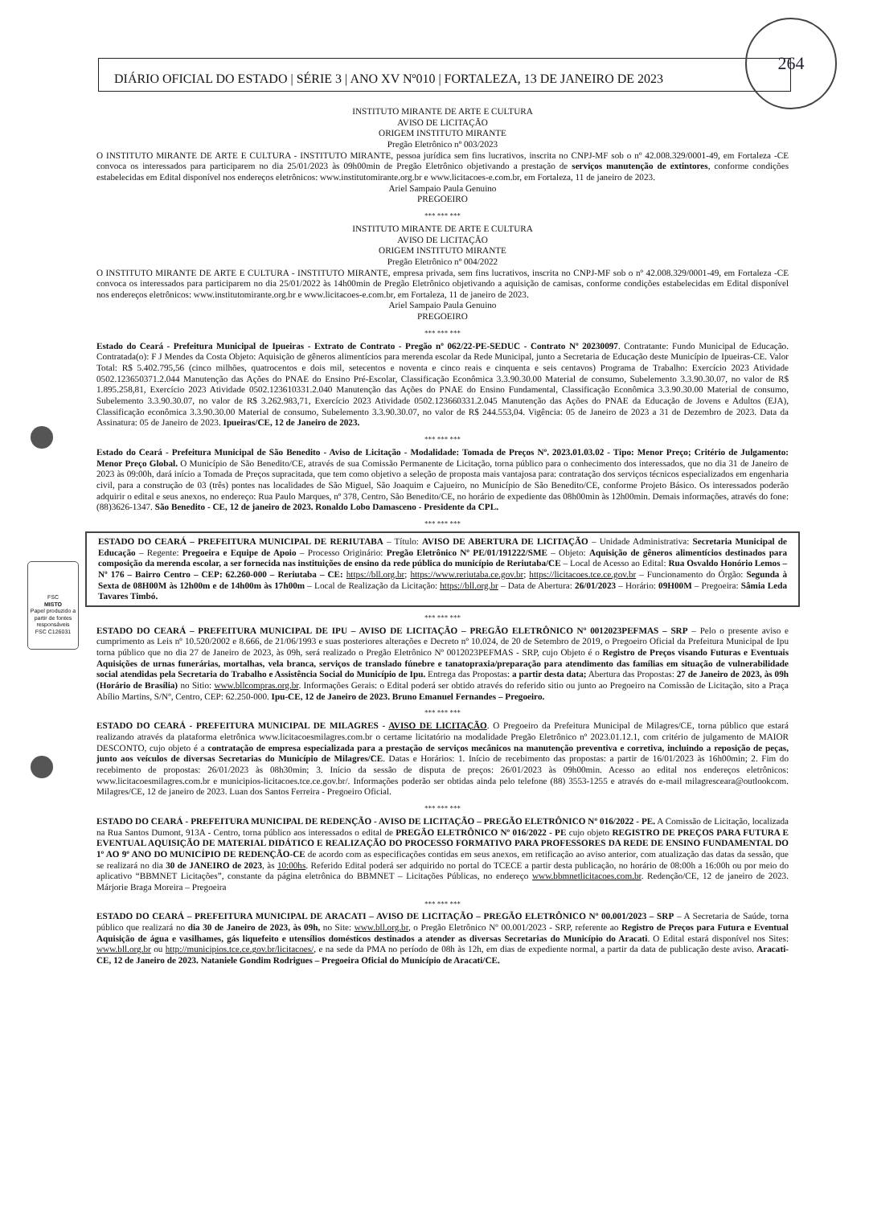264
FSC
MISTO
Papel produzido a partir de fontes responsáveis
FSC C126031
DIÁRIO OFICIAL DO ESTADO | SÉRIE 3 | ANO XV Nº010 | FORTALEZA, 13 DE JANEIRO DE 2023
INSTITUTO MIRANTE DE ARTE E CULTURA
AVISO DE LICITAÇÃO
ORIGEM INSTITUTO MIRANTE
Pregão Eletrônico nº 003/2023
O INSTITUTO MIRANTE DE ARTE E CULTURA - INSTITUTO MIRANTE, pessoa jurídica sem fins lucrativos, inscrita no CNPJ-MF sob o nº 42.008.329/0001-49, em Fortaleza -CE convoca os interessados para participarem no dia 25/01/2023 às 09h00min de Pregão Eletrônico objetivando a prestação de serviços manutenção de extintores, conforme condições estabelecidas em Edital disponível nos endereços eletrônicos: www.institutomirante.org.br e www.licitacoes-e.com.br, em Fortaleza, 11 de janeiro de 2023.
Ariel Sampaio Paula Genuino
PREGOEIRO
*** *** ***
INSTITUTO MIRANTE DE ARTE E CULTURA
AVISO DE LICITAÇÃO
ORIGEM INSTITUTO MIRANTE
Pregão Eletrônico nº 004/2022
O INSTITUTO MIRANTE DE ARTE E CULTURA - INSTITUTO MIRANTE, empresa privada, sem fins lucrativos, inscrita no CNPJ-MF sob o nº 42.008.329/0001-49, em Fortaleza -CE convoca os interessados para participarem no dia 25/01/2022 às 14h00min de Pregão Eletrônico objetivando a aquisição de camisas, conforme condições estabelecidas em Edital disponível nos endereços eletrônicos: www.institutomirante.org.br e www.licitacoes-e.com.br, em Fortaleza, 11 de janeiro de 2023.
Ariel Sampaio Paula Genuino
PREGOEIRO
*** *** ***
Estado do Ceará - Prefeitura Municipal de Ipueiras - Extrato de Contrato - Pregão nº 062/22-PE-SEDUC - Contrato Nº 20230097. Contratante: Fundo Municipal de Educação. Contratada(o): F J Mendes da Costa Objeto: Aquisição de gêneros alimentícios para merenda escolar da Rede Municipal, junto a Secretaria de Educação deste Município de Ipueiras-CE. Valor Total: R$ 5.402.795,56 (cinco milhões, quatrocentos e dois mil, setecentos e noventa e cinco reais e cinquenta e seis centavos) Programa de Trabalho: Exercício 2023 Atividade 0502.123650371.2.044 Manutenção das Ações do PNAE do Ensino Pré-Escolar, Classificação Econômica 3.3.90.30.00 Material de consumo, Subelemento 3.3.90.30.07, no valor de R$ 1.895.258,81, Exercício 2023 Atividade 0502.123610331.2.040 Manutenção das Ações do PNAE do Ensino Fundamental, Classificação Econômica 3.3.90.30.00 Material de consumo, Subelemento 3.3.90.30.07, no valor de R$ 3.262.983,71, Exercício 2023 Atividade 0502.123660331.2.045 Manutenção das Ações do PNAE da Educação de Jovens e Adultos (EJA), Classificação econômica 3.3.90.30.00 Material de consumo, Subelemento 3.3.90.30.07, no valor de R$ 244.553,04. Vigência: 05 de Janeiro de 2023 a 31 de Dezembro de 2023. Data da Assinatura: 05 de Janeiro de 2023. Ipueiras/CE, 12 de Janeiro de 2023.
*** *** ***
Estado do Ceará - Prefeitura Municipal de São Benedito - Aviso de Licitação - Modalidade: Tomada de Preços Nº. 2023.01.03.02 - Tipo: Menor Preço; Critério de Julgamento: Menor Preço Global. O Município de São Benedito/CE, através de sua Comissão Permanente de Licitação, torna público para o conhecimento dos interessados, que no dia 31 de Janeiro de 2023 às 09:00h, dará início a Tomada de Preços supracitada, que tem como objetivo a seleção de proposta mais vantajosa para: contratação dos serviços técnicos especializados em engenharia civil, para a construção de 03 (três) pontes nas localidades de São Miguel, São Joaquim e Cajueiro, no Município de São Benedito/CE, conforme Projeto Básico. Os interessados poderão adquirir o edital e seus anexos, no endereço: Rua Paulo Marques, nº 378, Centro, São Benedito/CE, no horário de expediente das 08h00min às 12h00min. Demais informações, através do fone: (88)3626-1347. São Benedito - CE, 12 de janeiro de 2023. Ronaldo Lobo Damasceno - Presidente da CPL.
*** *** ***
ESTADO DO CEARÁ – PREFEITURA MUNICIPAL DE RERIUTABA – Título: AVISO DE ABERTURA DE LICITAÇÃO – Unidade Administrativa: Secretaria Municipal de Educação – Regente: Pregoeira e Equipe de Apoio – Processo Originário: Pregão Eletrônico Nº PE/01/191222/SME – Objeto: Aquisição de gêneros alimentícios destinados para composição da merenda escolar, a ser fornecida nas instituições de ensino da rede pública do município de Reriutaba/CE – Local de Acesso ao Edital: Rua Osvaldo Honório Lemos – Nº 176 – Bairro Centro – CEP: 62.260-000 – Reriutaba – CE: https://bll.org.br; https://www.reriutaba.ce.gov.br; https://licitacoes.tce.ce.gov.br – Funcionamento do Órgão: Segunda à Sexta de 08H00M às 12h00m e de 14h00m às 17h00m – Local de Realização da Licitação: https://bll.org.br – Data de Abertura: 26/01/2023 – Horário: 09H00M – Pregoeira: Sâmia Leda Tavares Timbó.
*** *** ***
ESTADO DO CEARÁ – PREFEITURA MUNICIPAL DE IPU – AVISO DE LICITAÇÃO – PREGÃO ELETRÔNICO Nº 0012023PEFMAS – SRP – Pelo o presente aviso e cumprimento as Leis nº 10.520/2002 e 8.666, de 21/06/1993 e suas posteriores alterações e Decreto nº 10.024, de 20 de Setembro de 2019, o Pregoeiro Oficial da Prefeitura Municipal de Ipu torna público que no dia 27 de Janeiro de 2023, às 09h, será realizado o Pregão Eletrônico Nº 0012023PEFMAS - SRP, cujo Objeto é o Registro de Preços visando Futuras e Eventuais Aquisições de urnas funerárias, mortalhas, vela branca, serviços de translado fúnebre e tanatopraxia/preparação para atendimento das famílias em situação de vulnerabilidade social atendidas pela Secretaria do Trabalho e Assistência Social do Município de Ipu. Entrega das Propostas: a partir desta data; Abertura das Propostas: 27 de Janeiro de 2023, às 09h (Horário de Brasília) no Sitio: www.bllcompras.org.br. Informações Gerais: o Edital poderá ser obtido através do referido sitio ou junto ao Pregoeiro na Comissão de Licitação, sito a Praça Abílio Martins, S/Nº, Centro, CEP: 62.250-000. Ipu-CE, 12 de Janeiro de 2023. Bruno Emanuel Fernandes – Pregoeiro.
*** *** ***
ESTADO DO CEARÁ - PREFEITURA MUNICIPAL DE MILAGRES - AVISO DE LICITAÇÃO. O Pregoeiro da Prefeitura Municipal de Milagres/CE, torna público que estará realizando através da plataforma eletrônica www.licitacoesmilagres.com.br o certame licitatório na modalidade Pregão Eletrônico nº 2023.01.12.1, com critério de julgamento de MAIOR DESCONTO, cujo objeto é a contratação de empresa especializada para a prestação de serviços mecânicos na manutenção preventiva e corretiva, incluindo a reposição de peças, junto aos veículos de diversas Secretarias do Município de Milagres/CE. Datas e Horários: 1. Início de recebimento das propostas: a partir de 16/01/2023 às 16h00min; 2. Fim do recebimento de propostas: 26/01/2023 às 08h30min; 3. Início da sessão de disputa de preços: 26/01/2023 às 09h00min. Acesso ao edital nos endereços eletrônicos: www.licitacoesmilagres.com.br e municipios-licitacoes.tce.ce.gov.br/. Informações poderão ser obtidas ainda pelo telefone (88) 3553-1255 e através do e-mail milagresceara@outlookcom. Milagres/CE, 12 de janeiro de 2023. Luan dos Santos Ferreira - Pregoeiro Oficial.
*** *** ***
ESTADO DO CEARÁ - PREFEITURA MUNICIPAL DE REDENÇÃO - AVISO DE LICITAÇÃO – PREGÃO ELETRÔNICO Nº 016/2022 - PE. A Comissão de Licitação, localizada na Rua Santos Dumont, 913A - Centro, torna público aos interessados o edital de PREGÃO ELETRÔNICO Nº 016/2022 - PE cujo objeto REGISTRO DE PREÇOS PARA FUTURA E EVENTUAL AQUISIÇÃO DE MATERIAL DIDÁTICO E REALIZAÇÃO DO PROCESSO FORMATIVO PARA PROFESSORES DA REDE DE ENSINO FUNDAMENTAL DO 1º AO 9º ANO DO MUNICÍPIO DE REDENÇÃO-CE de acordo com as especificações contidas em seus anexos, em retificação ao aviso anterior, com atualização das datas da sessão, que se realizará no dia 30 de JANEIRO de 2023, às 10:00hs. Referido Edital poderá ser adquirido no portal do TCECE a partir desta publicação, no horário de 08:00h a 16:00h ou por meio do aplicativo “BBMNET Licitações”, constante da página eletrônica do BBMNET – Licitações Públicas, no endereço www.bbmnetlicitacoes.com.br. Redenção/CE, 12 de janeiro de 2023. Márjorie Braga Moreira – Pregoeira
*** *** ***
ESTADO DO CEARÁ – PREFEITURA MUNICIPAL DE ARACATI – AVISO DE LICITAÇÃO – PREGÃO ELETRÔNICO Nº 00.001/2023 – SRP – A Secretaria de Saúde, torna público que realizará no dia 30 de Janeiro de 2023, às 09h, no Site: www.bll.org.br, o Pregão Eletrônico Nº 00.001/2023 - SRP, referente ao Registro de Preços para Futura e Eventual Aquisição de água e vasilhames, gás liquefeito e utensílios domésticos destinados a atender as diversas Secretarias do Município do Aracati. O Edital estará disponível nos Sites: www.bll.org.br ou http://municipios.tce.ce.gov.br/licitacoes/, e na sede da PMA no período de 08h às 12h, em dias de expediente normal, a partir da data de publicação deste aviso. Aracati-CE, 12 de Janeiro de 2023. Nataniele Gondim Rodrigues – Pregoeira Oficial do Município de Aracati/CE.